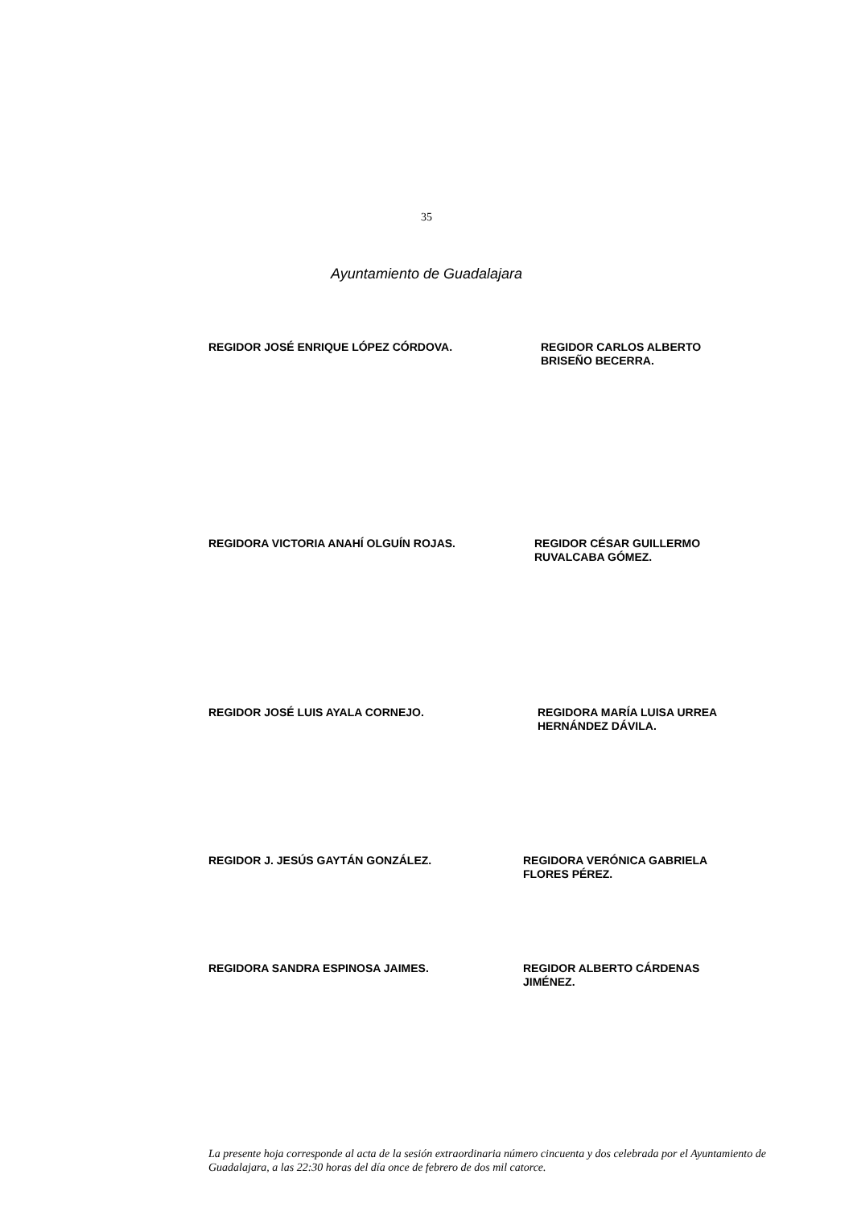35
Ayuntamiento de Guadalajara
REGIDOR JOSÉ ENRIQUE LÓPEZ CÓRDOVA. REGIDOR CARLOS ALBERTO
BRISEÑO BECERRA.
REGIDORA VICTORIA ANAHÍ OLGUÍN ROJAS. REGIDOR CÉSAR GUILLERMO
RUVALCABA GÓMEZ.
REGIDOR JOSÉ LUIS AYALA CORNEJO. REGIDORA MARÍA LUISA URREA
HERNÁNDEZ DÁVILA.
REGIDOR J. JESÚS GAYTÁN GONZÁLEZ. REGIDORA VERÓNICA GABRIELA
FLORES PÉREZ.
REGIDORA SANDRA ESPINOSA JAIMES. REGIDOR ALBERTO CÁRDENAS
JIMÉNEZ.
La presente hoja corresponde al acta de la sesión extraordinaria número cincuenta y dos celebrada por el Ayuntamiento de Guadalajara, a las 22:30 horas del día once de febrero de dos mil catorce.